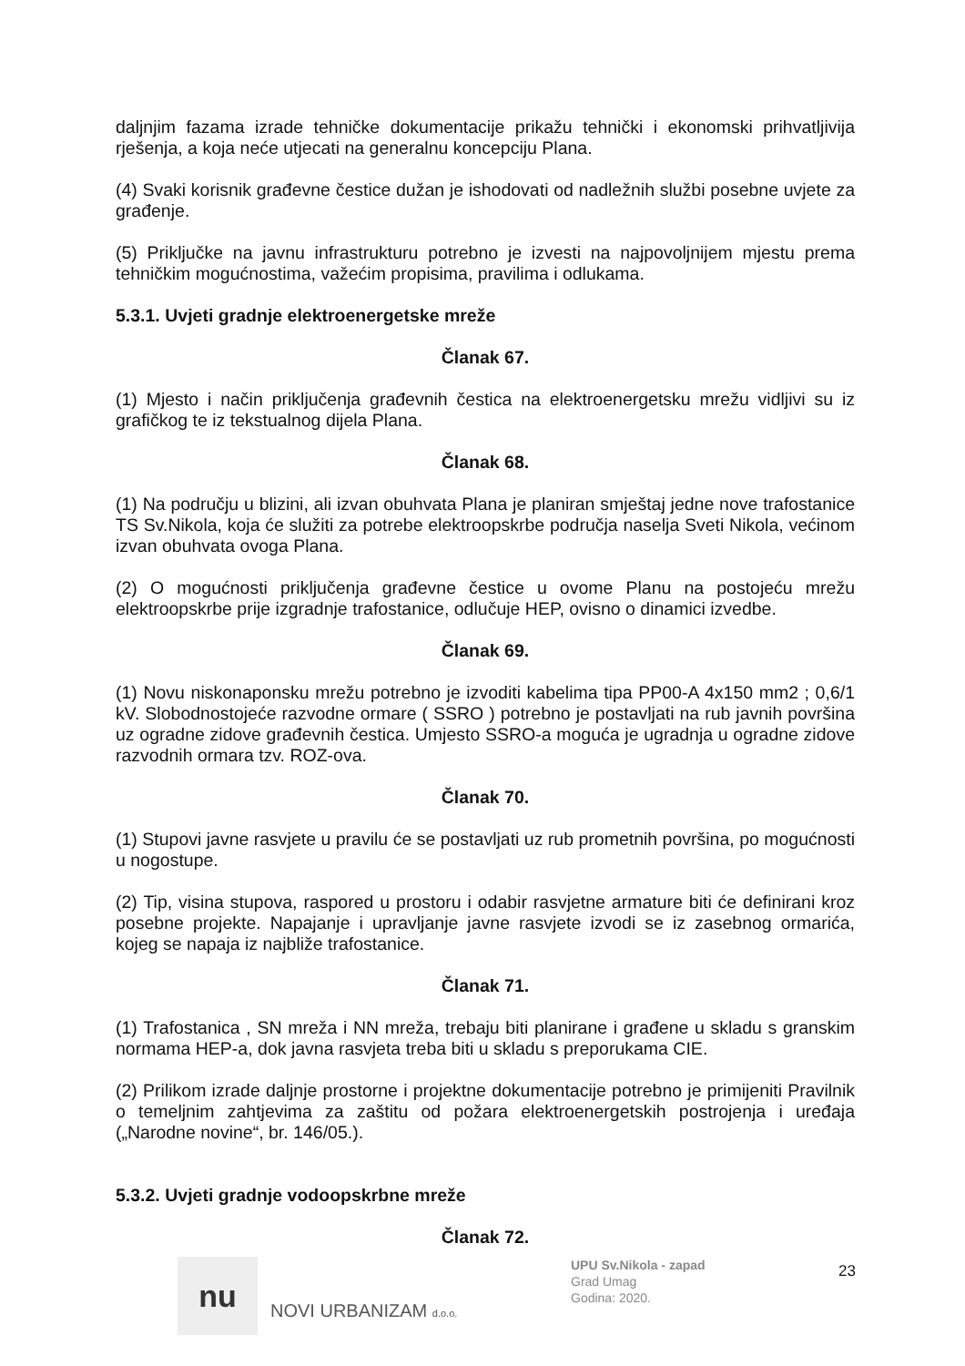daljnjim fazama izrade tehničke dokumentacije prikažu tehnički i ekonomski prihvatljivija rješenja, a koja neće utjecati na generalnu koncepciju Plana.
(4) Svaki korisnik građevne čestice dužan je ishodovati od nadležnih službi posebne uvjete za građenje.
(5) Priključke na javnu infrastrukturu potrebno je izvesti na najpovoljnijem mjestu prema tehničkim mogućnostima, važećim propisima, pravilima i odlukama.
5.3.1. Uvjeti gradnje elektroenergetske mreže
Članak 67.
(1) Mjesto i način priključenja građevnih čestica na elektroenergetsku mrežu vidljivi su iz grafičkog te iz tekstualnog dijela Plana.
Članak 68.
(1) Na području u blizini, ali izvan obuhvata Plana je planiran smještaj jedne nove trafostanice TS Sv.Nikola, koja će služiti za potrebe elektroopskrbe područja naselja Sveti Nikola, većinom izvan obuhvata ovoga Plana.
(2) O mogućnosti priključenja građevne čestice u ovome Planu na postojeću mrežu elektroopskrbe prije izgradnje trafostanice, odlučuje HEP, ovisno o dinamici izvedbe.
Članak 69.
(1) Novu niskonaponsku mrežu potrebno je izvoditi kabelima tipa PP00-A 4x150 mm2 ; 0,6/1 kV. Slobodnostojeće razvodne ormare ( SSRO ) potrebno je postavljati na rub javnih površina uz ogradne zidove građevnih čestica. Umjesto SSRO-a moguća je ugradnja u ogradne zidove razvodnih ormara tzv. ROZ-ova.
Članak 70.
(1) Stupovi javne rasvjete u pravilu će se postavljati uz rub prometnih površina, po mogućnosti u nogostupe.
(2) Tip, visina stupova, raspored u prostoru i odabir rasvjetne armature biti će definirani kroz posebne projekte. Napajanje i upravljanje javne rasvjete izvodi se iz zasebnog ormarića, kojeg se napaja iz najbliže trafostanice.
Članak 71.
(1) Trafostanica , SN mreža i NN mreža, trebaju biti planirane i građene u skladu s granskim normama HEP-a, dok javna rasvjeta treba biti u skladu s preporukama CIE.
(2) Prilikom izrade daljnje prostorne i projektne dokumentacije potrebno je primijeniti Pravilnik o temeljnim zahtjevima za zaštitu od požara elektroenergetskih postrojenja i uređaja („Narodne novine“, br. 146/05.).
5.3.2. Uvjeti gradnje vodoopskrbne mreže
Članak 72.
nu
NOVI URBANIZAM d.o.o.
UPU Sv.Nikola - zapad
Grad Umag
Godina: 2020.
23